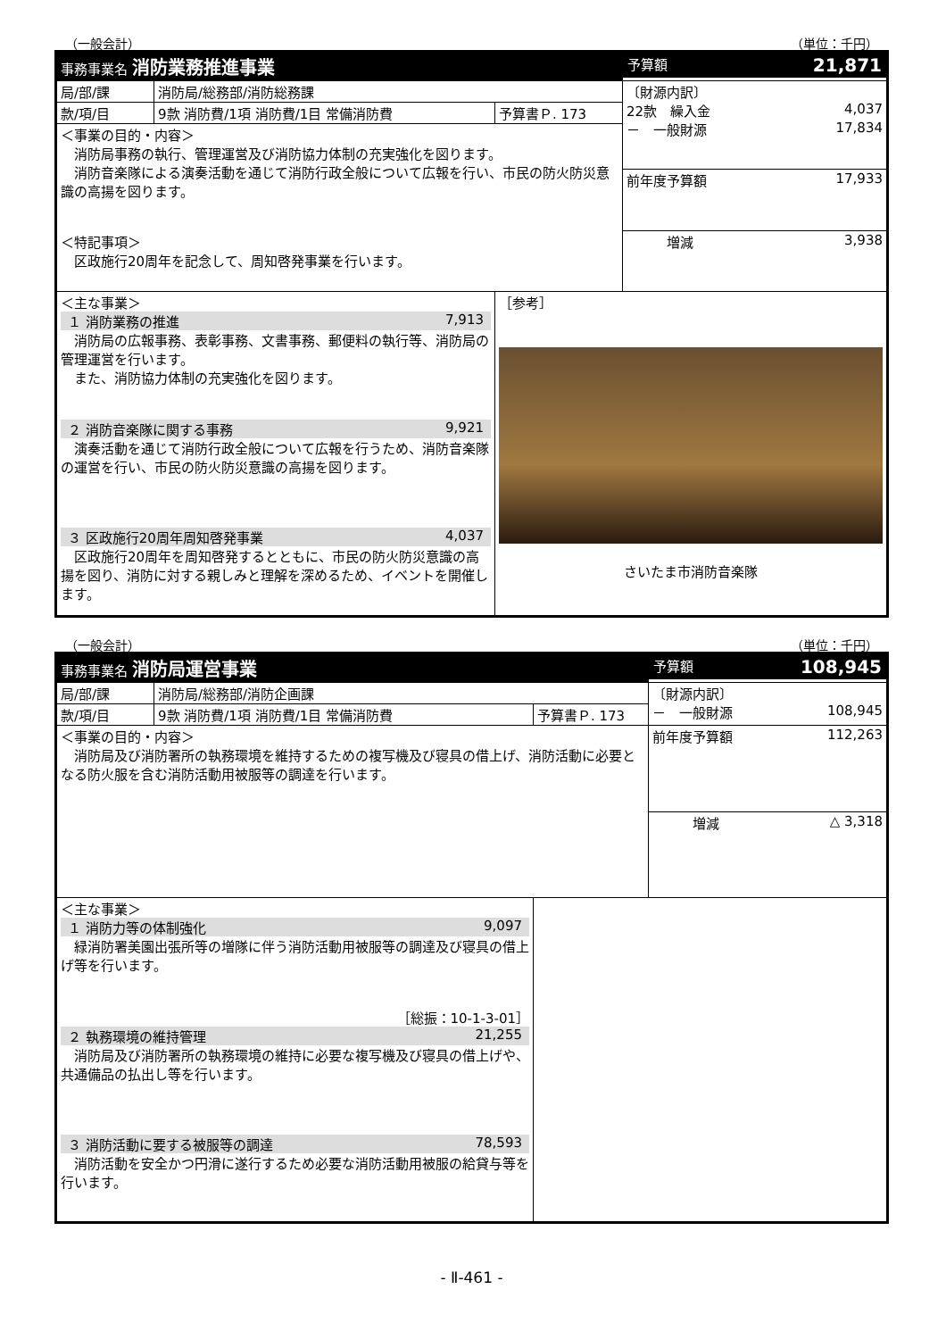（一般会計） （単位：千円）
| 事務事業名 消防業務推進事業 | | | 予算額 21,871 |
| 局/部/課 | 消防局/総務部/消防総務課 | | 〔財源内訳〕 22款 繰入金 4,037 － 一般財源 17,834 |
| 款/項/目 | 9款 消防費/1項 消防費/1目 常備消防費 | 予算書Ｐ. 173 | |
| ＜事業の目的・内容＞ 消防局事務の執行、管理運営及び消防協力体制の充実強化を図ります。 消防音楽隊による演奏活動を通じて消防行政全般について広報を行い、市民の防火防災意識の高揚を図ります。 ＜特記事項＞ 区政施行20周年を記念して、周知啓発事業を行います。 | | | |
| | | | 前年度予算額 17,933 |
| | | | 増減 3,938 |
| ＜主な事業＞ １ 消防業務の推進 7,913 消防局の広報事務、表彰事務、文書事務、郵便料の執行等、消防局の管理運営を行います。 また、消防協力体制の充実強化を図ります。 ２ 消防音楽隊に関する事務 9,921 演奏活動を通じて消防行政全般について広報を行うため、消防音楽隊の運営を行い、市民の防火防災意識の高揚を図ります。 ３ 区政施行20周年周知啓発事業 4,037 区政施行20周年を周知啓発するとともに、市民の防火防災意識の高揚を図り、消防に対する親しみと理解を深めるため、イベントを開催します。 | | ［参考］ さいたま市消防音楽隊 | |
（一般会計） （単位：千円）
| 事務事業名 消防局運営事業 | | | 予算額 108,945 |
| 局/部/課 | 消防局/総務部/消防企画課 | | 〔財源内訳〕 － 一般財源 108,945 |
| 款/項/目 | 9款 消防費/1項 消防費/1目 常備消防費 | 予算書Ｐ. 173 | |
| ＜事業の目的・内容＞ 消防局及び消防署所の執務環境を維持するための複写機及び寝具の借上げ、消防活動に必要となる防火服を含む消防活動用被服等の調達を行います。 | | | |
| | | | 前年度予算額 112,263 |
| | | | 増減 △ 3,318 |
| ＜主な事業＞ １ 消防力等の体制強化 9,097 緑消防署美園出張所等の増隊に伴う消防活動用被服等の調達及び寝具の借上げ等を行います。 ［総振：10-1-3-01］ ２ 執務環境の維持管理 21,255 消防局及び消防署所の執務環境の維持に必要な複写機及び寝具の借上げや、共通備品の払出し等を行います。 ３ 消防活動に要する被服等の調達 78,593 消防活動を安全かつ円滑に遂行するため必要な消防活動用被服の給貸与等を行います。 | | | |
- Ⅱ-461 -